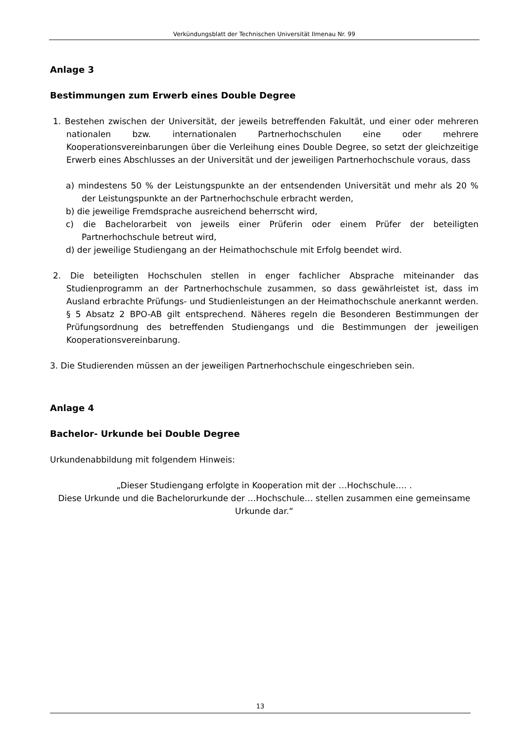Verkündungsblatt der Technischen Universität Ilmenau Nr. 99
Anlage 3
Bestimmungen zum Erwerb eines Double Degree
1. Bestehen zwischen der Universität, der jeweils betreffenden Fakultät, und einer oder mehreren nationalen bzw. internationalen Partnerhochschulen eine oder mehrere Kooperationsvereinbarungen über die Verleihung eines Double Degree, so setzt der gleichzeitige Erwerb eines Abschlusses an der Universität und der jeweiligen Partner­hochschule voraus, dass
a) mindestens 50 % der Leistungspunkte an der entsendenden Universität und mehr als 20 % der Leistungspunkte an der Partnerhochschule erbracht werden,
b) die jeweilige Fremdsprache ausreichend beherrscht wird,
c) die Bachelorarbeit von jeweils einer Prüferin oder einem Prüfer der beteiligten Partnerhochschule betreut wird,
d) der jeweilige Studiengang an der Heimathochschule mit Erfolg beendet wird.
2. Die beteiligten Hochschulen stellen in enger fachlicher Absprache miteinander das Studienprogramm an der Partnerhochschule zusammen, so dass gewährleistet ist, dass im Ausland erbrachte Prüfungs- und Studienleistungen an der Heimathochschu­le anerkannt werden. § 5 Absatz 2 BPO-AB gilt entsprechend. Näheres regeln die Be­sonderen Bestimmungen der Prüfungsordnung des betreffenden Studiengangs und die Bestimmungen der jeweiligen Kooperationsvereinbarung.
3. Die Studierenden müssen an der jeweiligen Partnerhochschule eingeschrieben sein.
Anlage 4
Bachelor- Urkunde bei Double Degree
Urkundenabbildung mit folgendem Hinweis:
„Dieser Studiengang erfolgte in Kooperation mit der …Hochschule…. .
Diese Urkunde und die Bachelorurkunde der …Hochschule… stellen zusammen eine ge­meinsame Urkunde dar.“
13